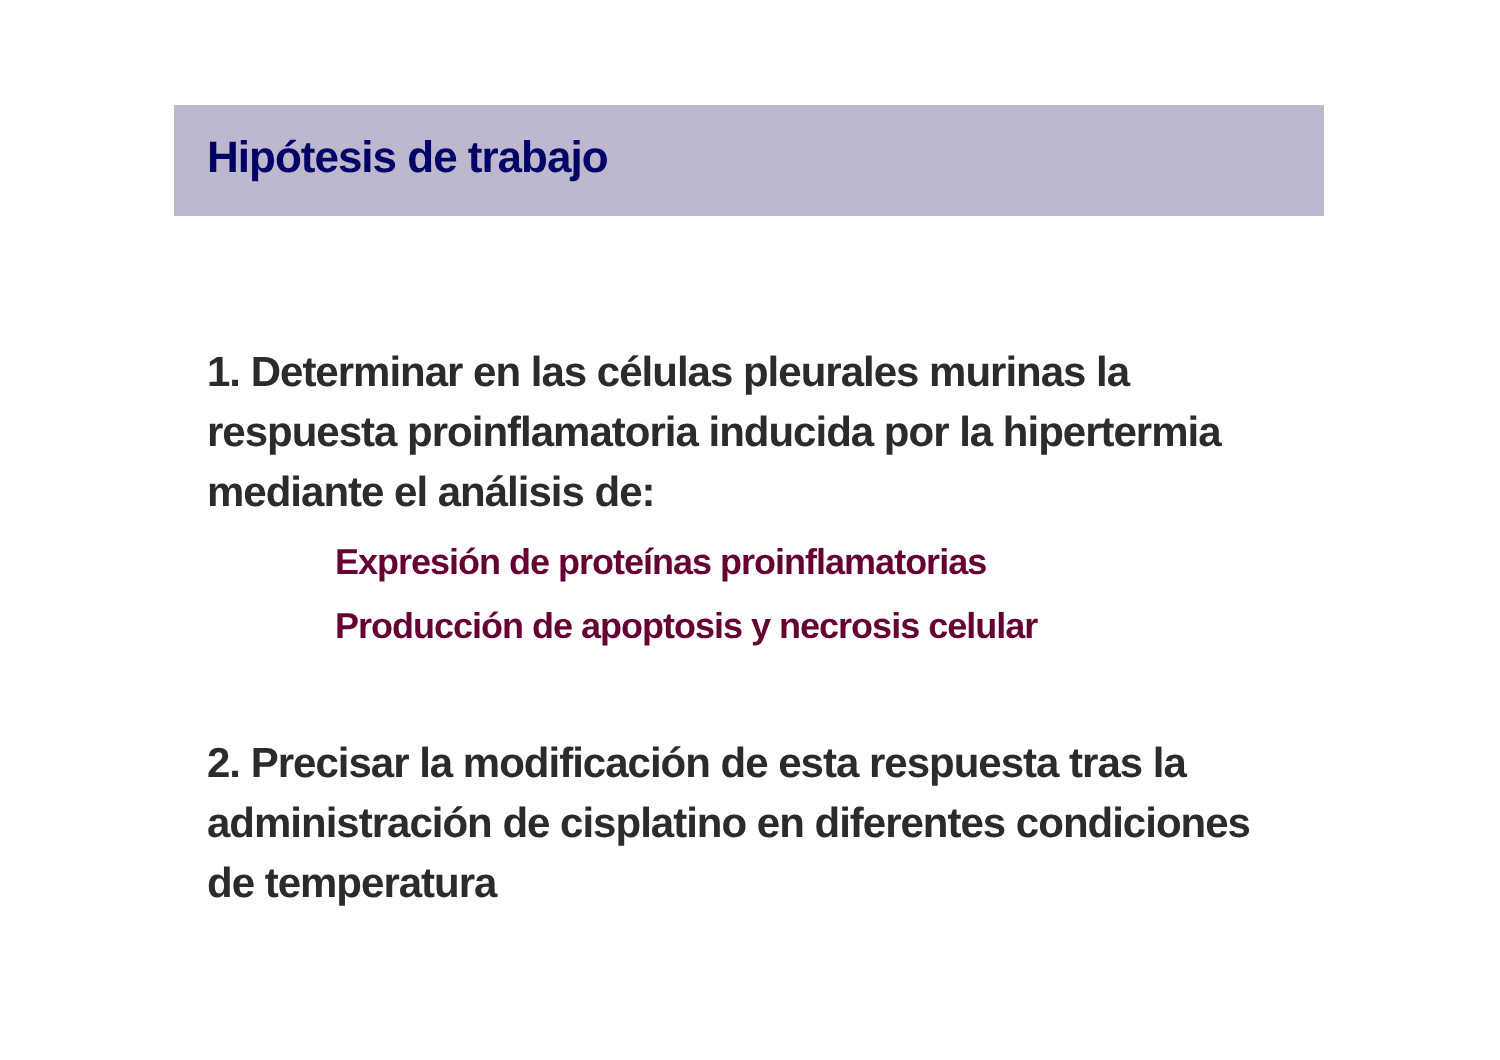Hipótesis de trabajo
1. Determinar en las células pleurales murinas la respuesta proinflamatoria inducida por la hipertermia mediante el análisis de:
Expresión de proteínas proinflamatorias
Producción de apoptosis y necrosis celular
2. Precisar la modificación de esta respuesta tras la administración de cisplatino en diferentes condiciones de temperatura